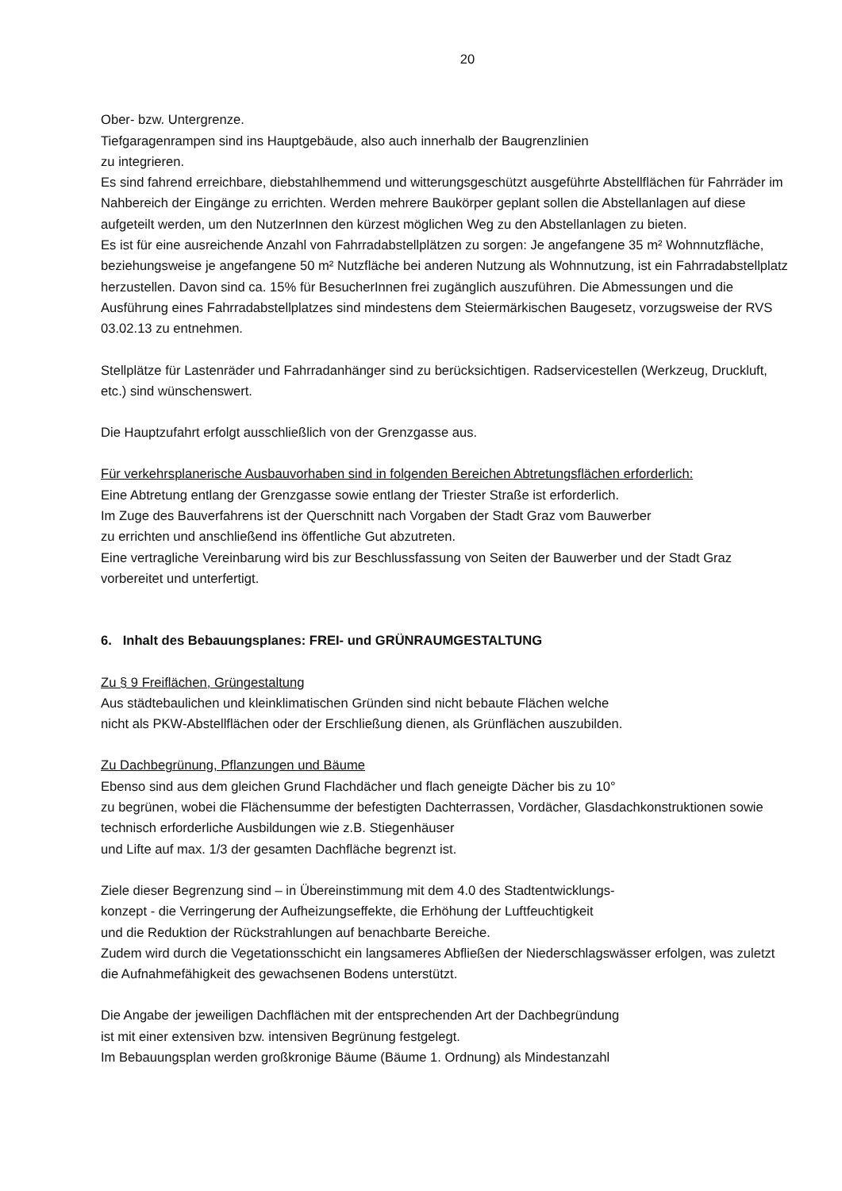20
Ober- bzw. Untergrenze.
Tiefgaragenrampen sind ins Hauptgebäude, also auch innerhalb der Baugrenzlinien
zu integrieren.
Es sind fahrend erreichbare, diebstahlhemmend und witterungsgeschützt ausgeführte Abstellflächen für Fahrräder im Nahbereich der Eingänge zu errichten. Werden mehrere Baukörper geplant sollen die Abstellanlagen auf diese aufgeteilt werden, um den NutzerInnen den kürzest möglichen Weg zu den Abstellanlagen zu bieten.
Es ist für eine ausreichende Anzahl von Fahrradabstellplätzen zu sorgen: Je angefangene 35 m² Wohnnutzfläche, beziehungsweise je angefangene 50 m² Nutzfläche bei anderen Nutzung als Wohnnutzung, ist ein Fahrradabstellplatz herzustellen. Davon sind ca. 15% für BesucherInnen frei zugänglich auszuführen. Die Abmessungen und die Ausführung eines Fahrradabstellplatzes sind mindestens dem Steiermärkischen Baugesetz, vorzugsweise der RVS 03.02.13 zu entnehmen.
Stellplätze für Lastenräder und Fahrradanhänger sind zu berücksichtigen. Radservicestellen (Werkzeug, Druckluft, etc.) sind wünschenswert.
Die Hauptzufahrt erfolgt ausschließlich von der Grenzgasse aus.
Für verkehrsplanerische Ausbauvorhaben sind in folgenden Bereichen Abtretungsflächen erforderlich:
Eine Abtretung entlang der Grenzgasse sowie entlang der Triester Straße ist erforderlich.
Im Zuge des Bauverfahrens ist der Querschnitt nach Vorgaben der Stadt Graz vom Bauwerber
zu errichten und anschließend ins öffentliche Gut abzutreten.
Eine vertragliche Vereinbarung wird bis zur Beschlussfassung von Seiten der Bauwerber und der Stadt Graz vorbereitet und unterfertigt.
6. Inhalt des Bebauungsplanes: FREI- und GRÜNRAUMGESTALTUNG
Zu § 9 Freiflächen, Grüngestaltung
Aus städtebaulichen und kleinklimatischen Gründen sind nicht bebaute Flächen welche
nicht als PKW-Abstellflächen oder der Erschließung dienen, als Grünflächen auszubilden.
Zu Dachbegrünung, Pflanzungen und Bäume
Ebenso sind aus dem gleichen Grund Flachdächer und flach geneigte Dächer bis zu 10°
zu begrünen, wobei die Flächensumme der befestigten Dachterrassen, Vordächer, Glasdachkonstruktionen sowie technisch erforderliche Ausbildungen wie z.B. Stiegenhäuser
und Lifte auf max. 1/3 der gesamten Dachfläche begrenzt ist.
Ziele dieser Begrenzung sind – in Übereinstimmung mit dem 4.0 des Stadtentwicklungs-
konzept - die Verringerung der Aufheizungseffekte, die Erhöhung der Luftfeuchtigkeit
und die Reduktion der Rückstrahlungen auf benachbarte Bereiche.
Zudem wird durch die Vegetationsschicht ein langsameres Abfließen der Niederschlagswässer erfolgen, was zuletzt die Aufnahmefähigkeit des gewachsenen Bodens unterstützt.
Die Angabe der jeweiligen Dachflächen mit der entsprechenden Art der Dachbegründung
ist mit einer extensiven bzw. intensiven Begrünung festgelegt.
Im Bebauungsplan werden großkronige Bäume (Bäume 1. Ordnung) als Mindestanzahl